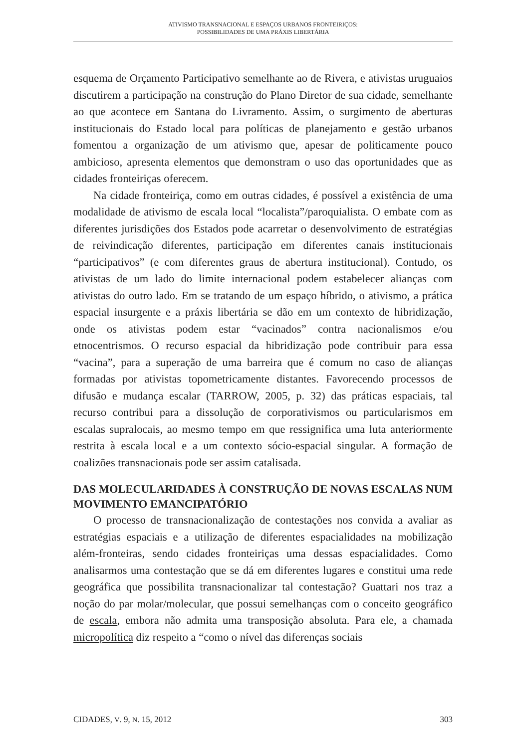ATIVISMO TRANSNACIONAL E ESPAÇOS URBANOS FRONTEIRIÇOS:
POSSIBILIDADES DE UMA PRÁXIS LIBERTÁRIA
esquema de Orçamento Participativo semelhante ao de Rivera, e ativistas uruguaios discutirem a participação na construção do Plano Diretor de sua cidade, semelhante ao que acontece em Santana do Livramento. Assim, o surgimento de aberturas institucionais do Estado local para políticas de planejamento e gestão urbanos fomentou a organização de um ativismo que, apesar de politicamente pouco ambicioso, apresenta elementos que demonstram o uso das oportunidades que as cidades fronteiriças oferecem.
Na cidade fronteiriça, como em outras cidades, é possível a existência de uma modalidade de ativismo de escala local “localista”/paroquialista. O embate com as diferentes jurisdições dos Estados pode acarretar o desenvolvimento de estratégias de reivindicação diferentes, participação em diferentes canais institucionais “participativos” (e com diferentes graus de abertura institucional). Contudo, os ativistas de um lado do limite internacional podem estabelecer alianças com ativistas do outro lado. Em se tratando de um espaço híbrido, o ativismo, a prática espacial insurgente e a práxis libertária se dão em um contexto de hibridização, onde os ativistas podem estar “vacinados” contra nacionalismos e/ou etnocentrismos. O recurso espacial da hibridização pode contribuir para essa “vacina”, para a superação de uma barreira que é comum no caso de alianças formadas por ativistas topometricamente distantes. Favorecendo processos de difusão e mudança escalar (TARROW, 2005, p. 32) das práticas espaciais, tal recurso contribui para a dissolução de corporativismos ou particularismos em escalas supralocais, ao mesmo tempo em que ressignifica uma luta anteriormente restrita à escala local e a um contexto sócio-espacial singular. A formação de coalizões transnacionais pode ser assim catalisada.
DAS MOLECULARIDADES À CONSTRUÇÃO DE NOVAS ESCALAS NUM MOVIMENTO EMANCIPATÓRIO
O processo de transnacionalização de contestações nos convida a avaliar as estratégias espaciais e a utilização de diferentes espacialidades na mobilização além-fronteiras, sendo cidades fronteiriças uma dessas espacialidades. Como analisarmos uma contestação que se dá em diferentes lugares e constitui uma rede geográfica que possibilita transnacionalizar tal contestação? Guattari nos traz a noção do par molar/molecular, que possui semelhanças com o conceito geográfico de escala, embora não admita uma transposição absoluta. Para ele, a chamada micropolítica diz respeito a “como o nível das diferenças sociais
CIDADES, V. 9, N. 15, 2012 303